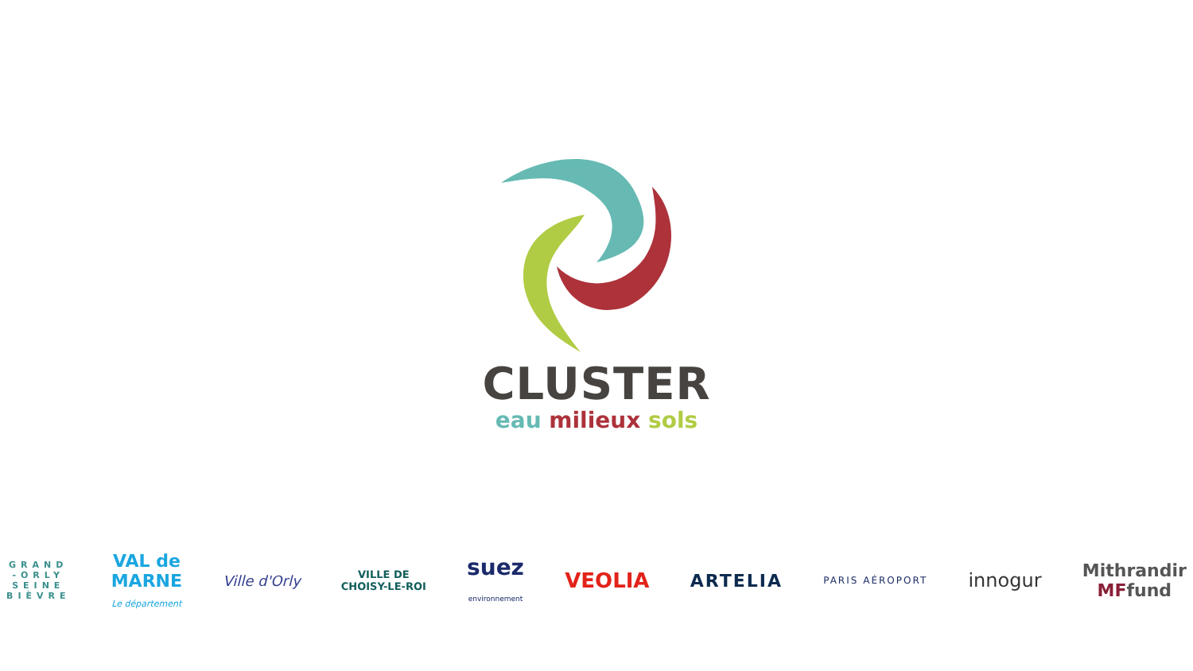CLUSTER
eau milieux sols
GRAND
-ORLY
SEINE
BIÈVRE
VAL de
MARNE
Le département
Ville d'Orly
VILLE DE
CHOISY-LE-ROI
suez
environnement
VEOLIA
ARTELIA
PARIS AÉROPORT
innogur
Mithrandir
MFfund